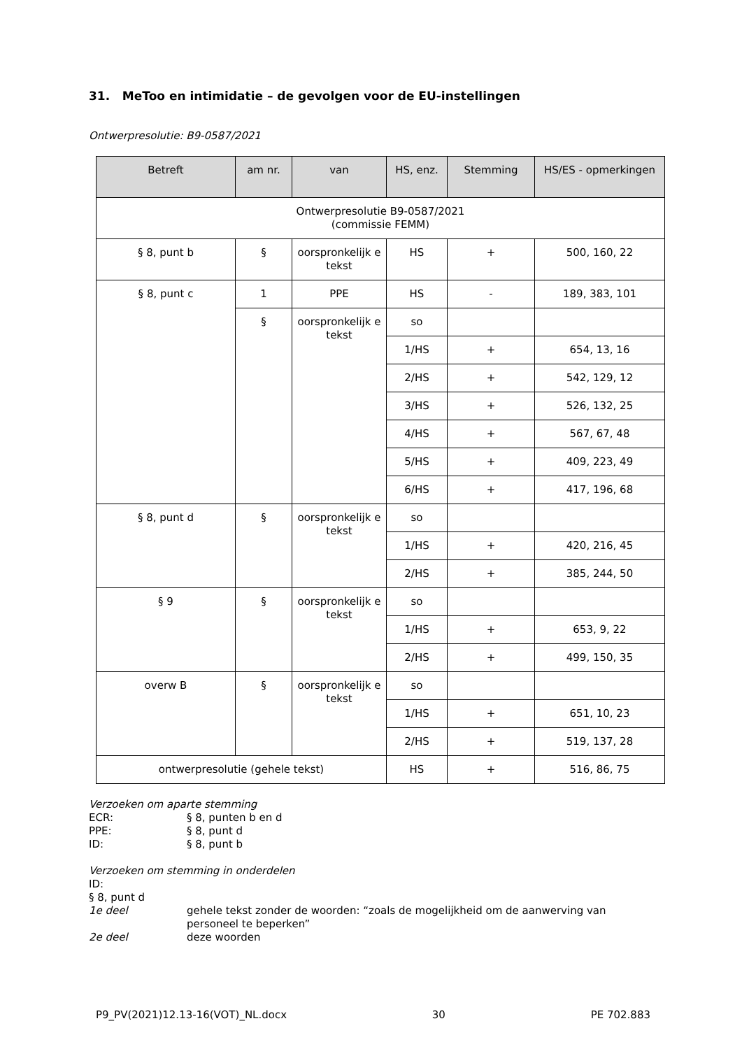31. MeToo en intimidatie – de gevolgen voor de EU-instellingen
Ontwerpresolutie: B9-0587/2021
| Betreft | am nr. | van | HS, enz. | Stemming | HS/ES - opmerkingen |
| --- | --- | --- | --- | --- | --- |
| Ontwerpresolutie B9-0587/2021 (commissie FEMM) | | | | | |
| § 8, punt b | § | oorspronkelijk e tekst | HS | + | 500, 160, 22 |
| § 8, punt c | 1 | PPE | HS | - | 189, 383, 101 |
| | § | oorspronkelijk e tekst | so | | |
| | | | 1/HS | + | 654, 13, 16 |
| | | | 2/HS | + | 542, 129, 12 |
| | | | 3/HS | + | 526, 132, 25 |
| | | | 4/HS | + | 567, 67, 48 |
| | | | 5/HS | + | 409, 223, 49 |
| | | | 6/HS | + | 417, 196, 68 |
| § 8, punt d | § | oorspronkelijk e tekst | so | | |
| | | | 1/HS | + | 420, 216, 45 |
| | | | 2/HS | + | 385, 244, 50 |
| § 9 | § | oorspronkelijk e tekst | so | | |
| | | | 1/HS | + | 653, 9, 22 |
| | | | 2/HS | + | 499, 150, 35 |
| overw B | § | oorspronkelijk e tekst | so | | |
| | | | 1/HS | + | 651, 10, 23 |
| | | | 2/HS | + | 519, 137, 28 |
| ontwerpresolutie (gehele tekst) | | | HS | + | 516, 86, 75 |
Verzoeken om aparte stemming
ECR: § 8, punten b en d
PPE: § 8, punt d
ID: § 8, punt b
Verzoeken om stemming in onderdelen
ID:
§ 8, punt d
1e deel gehele tekst zonder de woorden: “zoals de mogelijkheid om de aanwerving van personeel te beperken”
2e deel deze woorden
P9_PV(2021)12.13-16(VOT)_NL.docx 30 PE 702.883